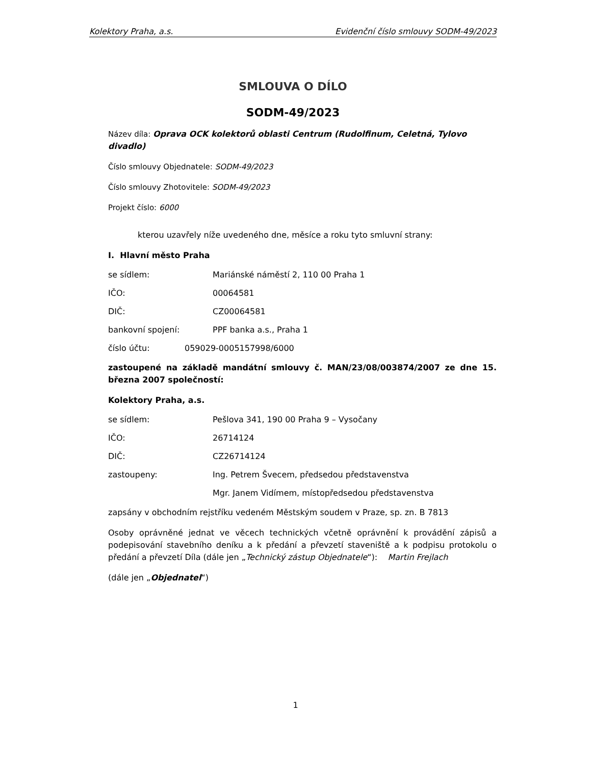Kolektory Praha, a.s. Evidenční číslo smlouvy SODM-49/2023
SMLOUVA O DÍLO
SODM-49/2023
Název díla: Oprava OCK kolektorů oblasti Centrum (Rudolfinum, Celetná, Tylovo divadlo)
Číslo smlouvy Objednatele: SODM-49/2023
Číslo smlouvy Zhotovitele: SODM-49/2023
Projekt číslo: 6000
kterou uzavřely níže uvedeného dne, měsíce a roku tyto smluvní strany:
I. Hlavní město Praha
se sídlem: Mariánské náměstí 2, 110 00 Praha 1
IČO: 00064581
DIČ: CZ00064581
bankovní spojení: PPF banka a.s., Praha 1
číslo účtu: 059029-0005157998/6000
zastoupené na základě mandátní smlouvy č. MAN/23/08/003874/2007 ze dne 15. března 2007 společností:
Kolektory Praha, a.s.
se sídlem: Pešlova 341, 190 00 Praha 9 – Vysočany
IČO: 26714124
DIČ: CZ26714124
zastoupeny: Ing. Petrem Švecem, předsedou představenstva
Mgr. Janem Vidímem, místopředsedou představenstva
zapsány v obchodním rejstříku vedeném Městským soudem v Praze, sp. zn. B 7813
Osoby oprávněné jednat ve věcech technických včetně oprávnění k provádění zápisů a podepisování stavebního deníku a k předání a převzetí staveniště a k podpisu protokolu o předání a převzetí Díla (dále jen „Technický zástup Objednatele“): Martin Frejlach
(dále jen „Objednatel“)
1